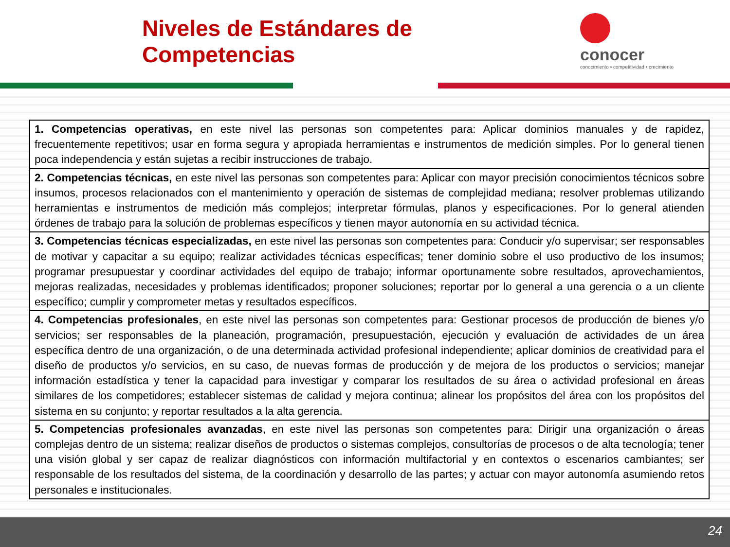Niveles de Estándares de Competencias
conocer
conocimiento • competitividad • crecimiento
| 1. Competencias operativas, en este nivel las personas son competentes para: Aplicar dominios manuales y de rapidez, frecuentemente repetitivos; usar en forma segura y apropiada herramientas e instrumentos de medición simples. Por lo general tienen poca independencia y están sujetas a recibir instrucciones de trabajo. |
| 2. Competencias técnicas, en este nivel las personas son competentes para: Aplicar con mayor precisión conocimientos técnicos sobre insumos, procesos relacionados con el mantenimiento y operación de sistemas de complejidad mediana; resolver problemas utilizando herramientas e instrumentos de medición más complejos; interpretar fórmulas, planos y especificaciones. Por lo general atienden órdenes de trabajo para la solución de problemas específicos y tienen mayor autonomía en su actividad técnica. |
| 3. Competencias técnicas especializadas, en este nivel las personas son competentes para: Conducir y/o supervisar; ser responsables de motivar y capacitar a su equipo; realizar actividades técnicas específicas; tener dominio sobre el uso productivo de los insumos; programar presupuestar y coordinar actividades del equipo de trabajo; informar oportunamente sobre resultados, aprovechamientos, mejoras realizadas, necesidades y problemas identificados; proponer soluciones; reportar por lo general a una gerencia o a un cliente específico; cumplir y comprometer metas y resultados específicos. |
| 4. Competencias profesionales , en este nivel las personas son competentes para: Gestionar procesos de producción de bienes y/o servicios; ser responsables de la planeación, programación, presupuestación, ejecución y evaluación de actividades de un área específica dentro de una organización, o de una determinada actividad profesional independiente; aplicar dominios de creatividad para el diseño de productos y/o servicios, en su caso, de nuevas formas de producción y de mejora de los productos o servicios; manejar información estadística y tener la capacidad para investigar y comparar los resultados de su área o actividad profesional en áreas similares de los competidores; establecer sistemas de calidad y mejora continua; alinear los propósitos del área con los propósitos del sistema en su conjunto; y reportar resultados a la alta gerencia. |
| 5. Competencias profesionales avanzadas , en este nivel las personas son competentes para: Dirigir una organización o áreas complejas dentro de un sistema; realizar diseños de productos o sistemas complejos, consultorías de procesos o de alta tecnología; tener una visión global y ser capaz de realizar diagnósticos con información multifactorial y en contextos o escenarios cambiantes; ser responsable de los resultados del sistema, de la coordinación y desarrollo de las partes; y actuar con mayor autonomía asumiendo retos personales e institucionales. |
24